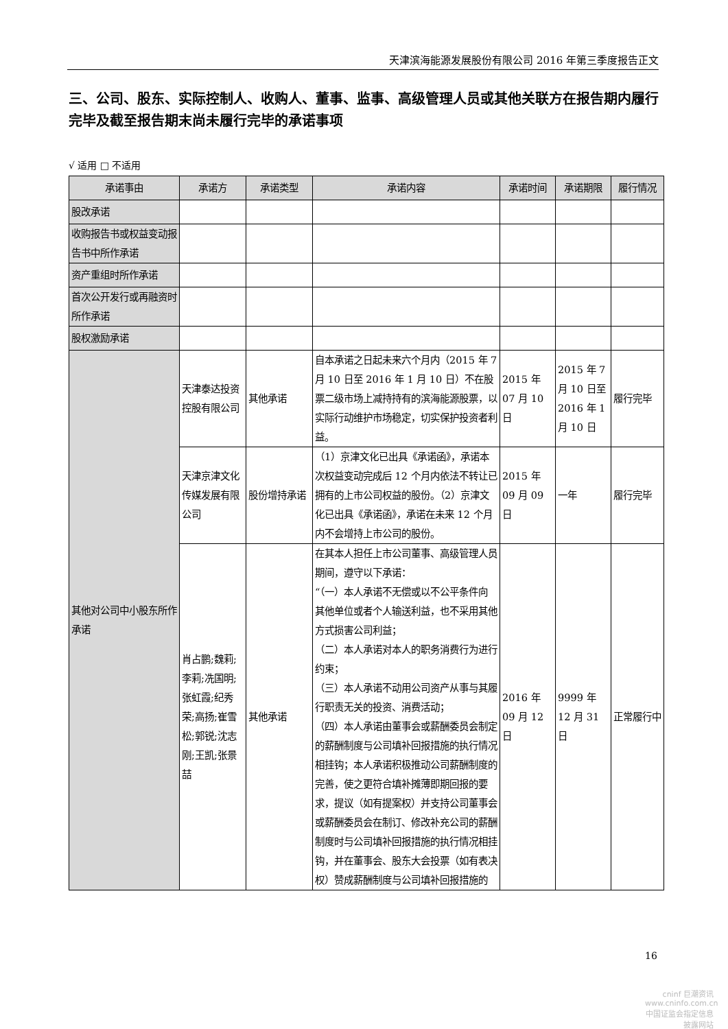天津滨海能源发展股份有限公司 2016 年第三季度报告正文
三、公司、股东、实际控制人、收购人、董事、监事、高级管理人员或其他关联方在报告期内履行完毕及截至报告期末尚未履行完毕的承诺事项
√ 适用 □ 不适用
| 承诺事由 | 承诺方 | 承诺类型 | 承诺内容 | 承诺时间 | 承诺期限 | 履行情况 |
| --- | --- | --- | --- | --- | --- | --- |
| 股改承诺 | | | | | | |
| 收购报告书或权益变动报告书中所作承诺 | | | | | | |
| 资产重组时所作承诺 | | | | | | |
| 首次公开发行或再融资时所作承诺 | | | | | | |
| 股权激励承诺 | | | | | | |
| 其他对公司中小股东所作承诺 | 天津泰达投资控股有限公司 | 其他承诺 | 自本承诺之日起未来六个月内（2015 年 7 月 10 日至 2016 年 1 月 10 日）不在股票二级市场上减持持有的滨海能源股票，以实际行动维护市场稳定，切实保护投资者利益。 | 2015 年 07 月 10 日 | 2015 年 7 月 10 日至 2016 年 1 月 10 日 | 履行完毕 |
| | 天津京津文化传媒发展有限公司 | 股份增持承诺 | （1）京津文化已出具《承诺函》，承诺本次权益变动完成后 12 个月内依法不转让已拥有的上市公司权益的股份。（2）京津文化已出具《承诺函》，承诺在未来 12 个月内不会增持上市公司的股份。 | 2015 年 09 月 09 日 | 一年 | 履行完毕 |
| | 肖占鹏;魏莉;李莉;冼国明;张虹霞;纪秀荣;高扬;崔雪松;郭锐;沈志刚;王凯;张景喆 | 其他承诺 | 在其本人担任上市公司董事、高级管理人员期间，遵守以下承诺： “（一）本人承诺不无偿或以不公平条件向其他单位或者个人输送利益，也不采用其他方式损害公司利益； （二）本人承诺对本人的职务消费行为进行约束； （三）本人承诺不动用公司资产从事与其履行职责无关的投资、消费活动； （四）本人承诺由董事会或薪酬委员会制定的薪酬制度与公司填补回报措施的执行情况相挂钩；本人承诺积极推动公司薪酬制度的完善，使之更符合填补摊薄即期回报的要求，提议（如有提案权）并支持公司董事会或薪酬委员会在制订、修改补充公司的薪酬制度时与公司填补回报措施的执行情况相挂钩，并在董事会、股东大会投票（如有表决权）赞成薪酬制度与公司填补回报措施的 | 2016 年 09 月 12 日 | 9999 年 12 月 31 日 | 正常履行中 |
16
cninf 巨潮资讯
www.cninfo.com.cn
中国证监会指定信息披露网站